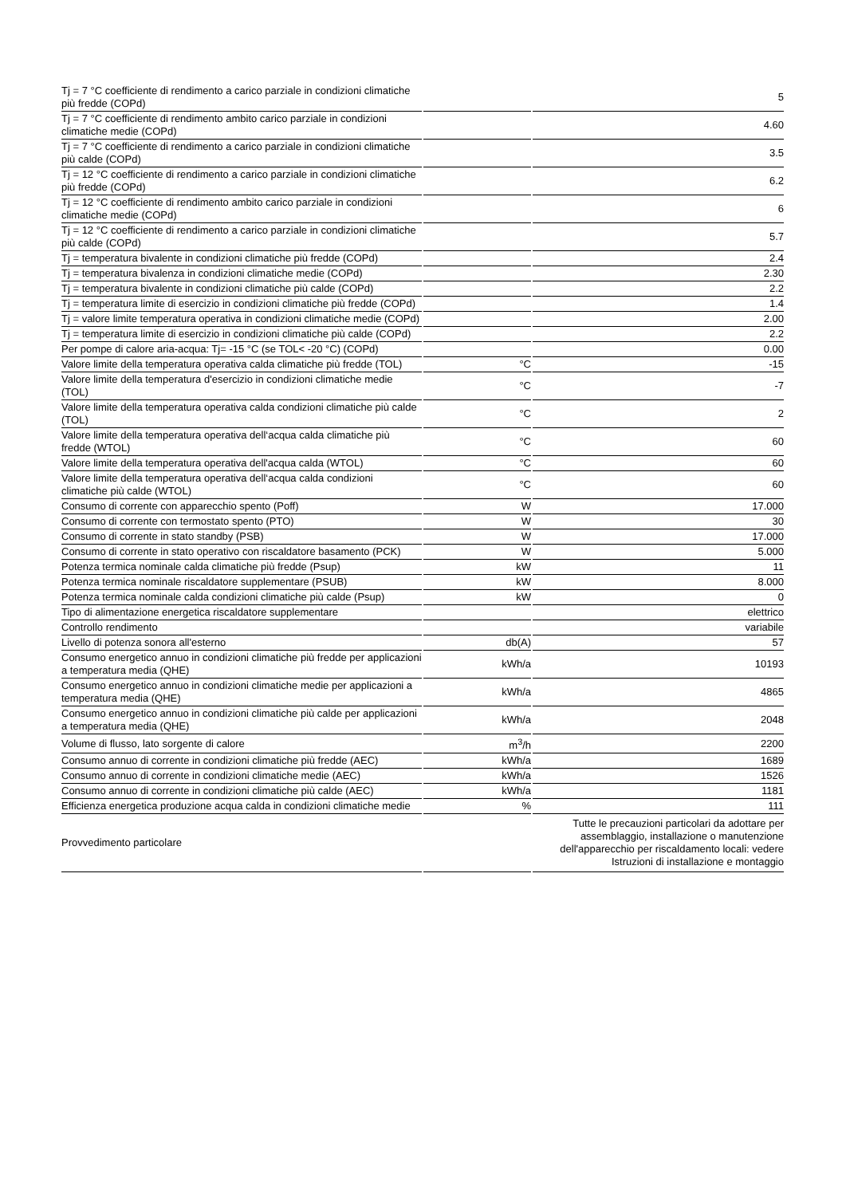| Tj = 7 °C coefficiente di rendimento a carico parziale in condizioni climatiche più fredde (COPd) | | 5 |
| Tj = 7 °C coefficiente di rendimento ambito carico parziale in condizioni climatiche medie (COPd) | | 4.60 |
| Tj = 7 °C coefficiente di rendimento a carico parziale in condizioni climatiche più calde (COPd) | | 3.5 |
| Tj = 12 °C coefficiente di rendimento a carico parziale in condizioni climatiche più fredde (COPd) | | 6.2 |
| Tj = 12 °C coefficiente di rendimento ambito carico parziale in condizioni climatiche medie (COPd) | | 6 |
| Tj = 12 °C coefficiente di rendimento a carico parziale in condizioni climatiche più calde (COPd) | | 5.7 |
| Tj = temperatura bivalente in condizioni climatiche più fredde (COPd) | | 2.4 |
| Tj = temperatura bivalenza in condizioni climatiche medie (COPd) | | 2.30 |
| Tj = temperatura bivalente in condizioni climatiche più calde (COPd) | | 2.2 |
| Tj = temperatura limite di esercizio in condizioni climatiche più fredde (COPd) | | 1.4 |
| Tj = valore limite temperatura operativa in condizioni climatiche medie (COPd) | | 2.00 |
| Tj = temperatura limite di esercizio in condizioni climatiche più calde (COPd) | | 2.2 |
| Per pompe di calore aria-acqua: Tj= -15 °C (se TOL< -20 °C) (COPd) | | 0.00 |
| Valore limite della temperatura operativa calda climatiche più fredde (TOL) | °C | -15 |
| Valore limite della temperatura d'esercizio in condizioni climatiche medie (TOL) | °C | -7 |
| Valore limite della temperatura operativa calda condizioni climatiche più calde (TOL) | °C | 2 |
| Valore limite della temperatura operativa dell‘acqua calda climatiche più fredde (WTOL) | °C | 60 |
| Valore limite della temperatura operativa dell'acqua calda (WTOL) | °C | 60 |
| Valore limite della temperatura operativa dell‘acqua calda condizioni climatiche più calde (WTOL) | °C | 60 |
| Consumo di corrente con apparecchio spento (Poff) | W | 17.000 |
| Consumo di corrente con termostato spento (PTO) | W | 30 |
| Consumo di corrente in stato standby (PSB) | W | 17.000 |
| Consumo di corrente in stato operativo con riscaldatore basamento (PCK) | W | 5.000 |
| Potenza termica nominale calda climatiche più fredde (Psup) | kW | 11 |
| Potenza termica nominale riscaldatore supplementare (PSUB) | kW | 8.000 |
| Potenza termica nominale calda condizioni climatiche più calde (Psup) | kW | 0 |
| Tipo di alimentazione energetica riscaldatore supplementare | | elettrico |
| Controllo rendimento | | variabile |
| Livello di potenza sonora all'esterno | db(A) | 57 |
| Consumo energetico annuo in condizioni climatiche più fredde per applicazioni a temperatura media (QHE) | kWh/a | 10193 |
| Consumo energetico annuo in condizioni climatiche medie per applicazioni a temperatura media (QHE) | kWh/a | 4865 |
| Consumo energetico annuo in condizioni climatiche più calde per applicazioni a temperatura media (QHE) | kWh/a | 2048 |
| Volume di flusso, lato sorgente di calore | m<sup>3</sup>/h | 2200 |
| Consumo annuo di corrente in condizioni climatiche più fredde (AEC) | kWh/a | 1689 |
| Consumo annuo di corrente in condizioni climatiche medie (AEC) | kWh/a | 1526 |
| Consumo annuo di corrente in condizioni climatiche più calde (AEC) | kWh/a | 1181 |
| Efficienza energetica produzione acqua calda in condizioni climatiche medie | % | 111 |
| Provvedimento particolare | | Tutte le precauzioni particolari da adottare per assemblaggio, installazione o manutenzione dell'apparecchio per riscaldamento locali: vedere Istruzioni di installazione e montaggio |